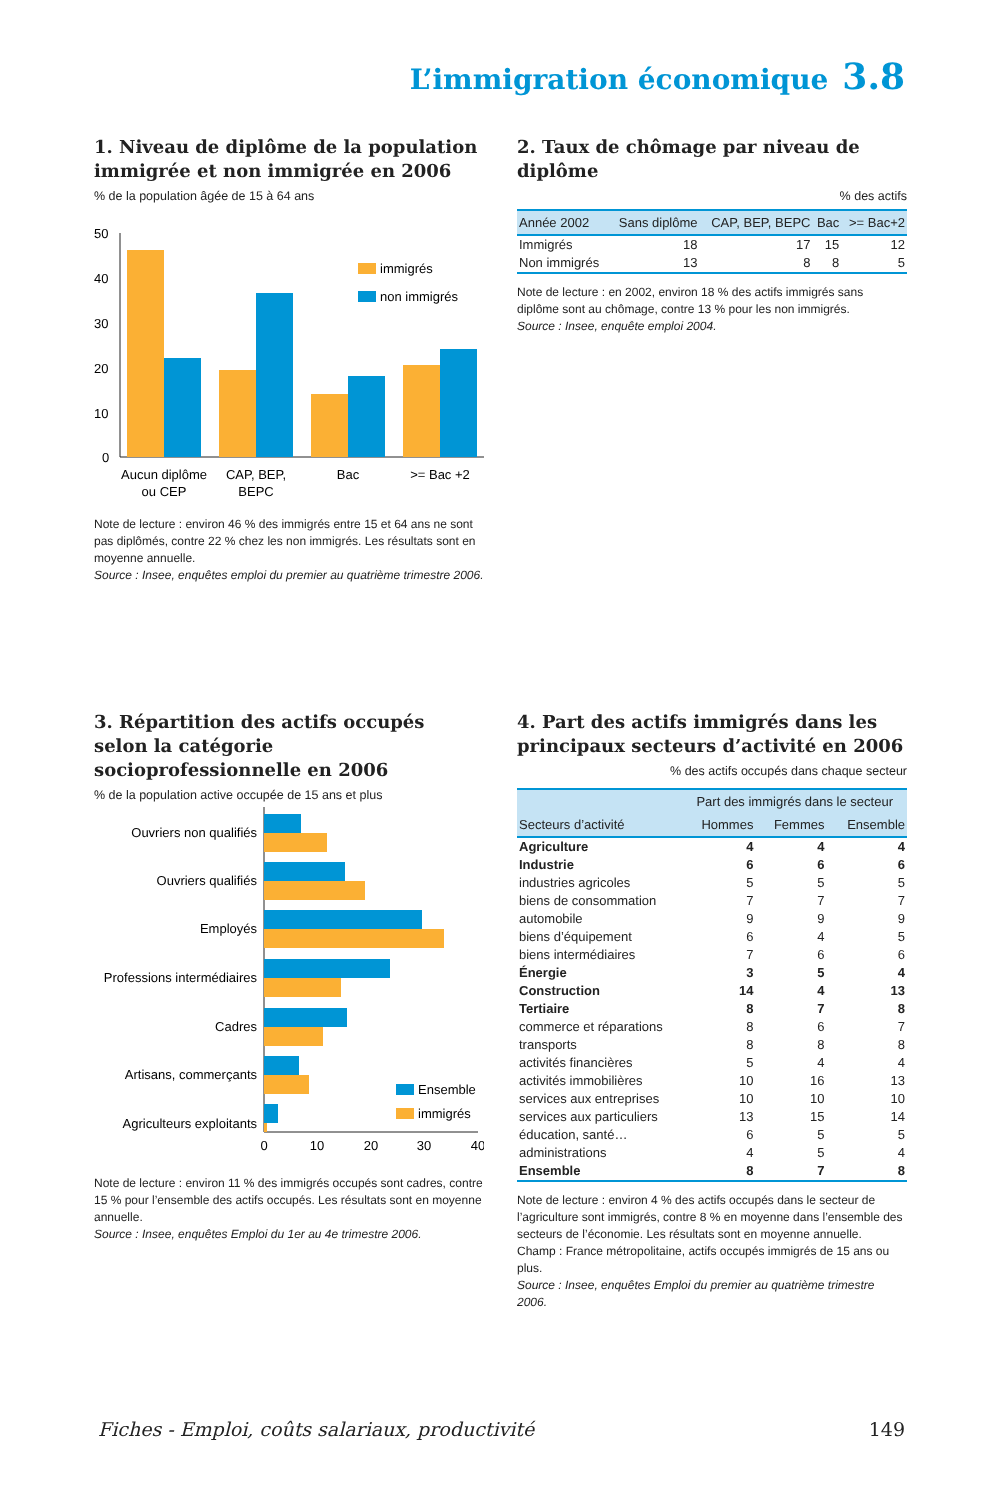L’immigration économique 3.8
1. Niveau de diplôme de la population immigrée et non immigrée en 2006
% de la population âgée de 15 à 64 ans
50
40
30
20
10
0
immigrés
non immigrés
Aucun diplôme
ou CEP
CAP, BEP,
BEPC
Bac
>= Bac +2
Note de lecture : environ 46 % des immigrés entre 15 et 64 ans ne sont pas diplômés, contre 22 % chez les non immigrés. Les résultats sont en moyenne annuelle.
Source : Insee, enquêtes emploi du premier au quatrième trimestre 2006.
2. Taux de chômage par niveau de diplôme
% des actifs
| Année 2002 | Sans diplôme | CAP, BEP, BEPC | Bac | >= Bac+2 |
| --- | --- | --- | --- | --- |
| Immigrés | 18 | 17 | 15 | 12 |
| Non immigrés | 13 | 8 | 8 | 5 |
Note de lecture : en 2002, environ 18 % des actifs immigrés sans diplôme sont au chômage, contre 13 % pour les non immigrés.
Source : Insee, enquête emploi 2004.
3. Répartition des actifs occupés selon la catégorie socioprofessionnelle en 2006
% de la population active occupée de 15 ans et plus
Ouvriers non qualifiés
Ouvriers qualifiés
Employés
Professions intermédiaires
Cadres
Artisans, commerçants
Agriculteurs exploitants
Ensemble
immigrés
0
10
20
30
40
Note de lecture : environ 11 % des immigrés occupés sont cadres, contre 15 % pour l’ensemble des actifs occupés. Les résultats sont en moyenne annuelle.
Source : Insee, enquêtes Emploi du 1er au 4e trimestre 2006.
4. Part des actifs immigrés dans les principaux secteurs d’activité en 2006
% des actifs occupés dans chaque secteur
| | Part des immigrés dans le secteur | | |
| --- | --- | --- | --- |
| Secteurs d’activité | Hommes | Femmes | Ensemble |
| Agriculture | 4 | 4 | 4 |
| Industrie | 6 | 6 | 6 |
| industries agricoles | 5 | 5 | 5 |
| biens de consommation | 7 | 7 | 7 |
| automobile | 9 | 9 | 9 |
| biens d’équipement | 6 | 4 | 5 |
| biens intermédiaires | 7 | 6 | 6 |
| Énergie | 3 | 5 | 4 |
| Construction | 14 | 4 | 13 |
| Tertiaire | 8 | 7 | 8 |
| commerce et réparations | 8 | 6 | 7 |
| transports | 8 | 8 | 8 |
| activités financières | 5 | 4 | 4 |
| activités immobilières | 10 | 16 | 13 |
| services aux entreprises | 10 | 10 | 10 |
| services aux particuliers | 13 | 15 | 14 |
| éducation, santé… | 6 | 5 | 5 |
| administrations | 4 | 5 | 4 |
| Ensemble | 8 | 7 | 8 |
Note de lecture : environ 4 % des actifs occupés dans le secteur de l’agriculture sont immigrés, contre 8 % en moyenne dans l’ensemble des secteurs de l’économie. Les résultats sont en moyenne annuelle.
Champ : France métropolitaine, actifs occupés immigrés de 15 ans ou plus.
Source : Insee, enquêtes Emploi du premier au quatrième trimestre 2006.
Fiches - Emploi, coûts salariaux, productivité 149